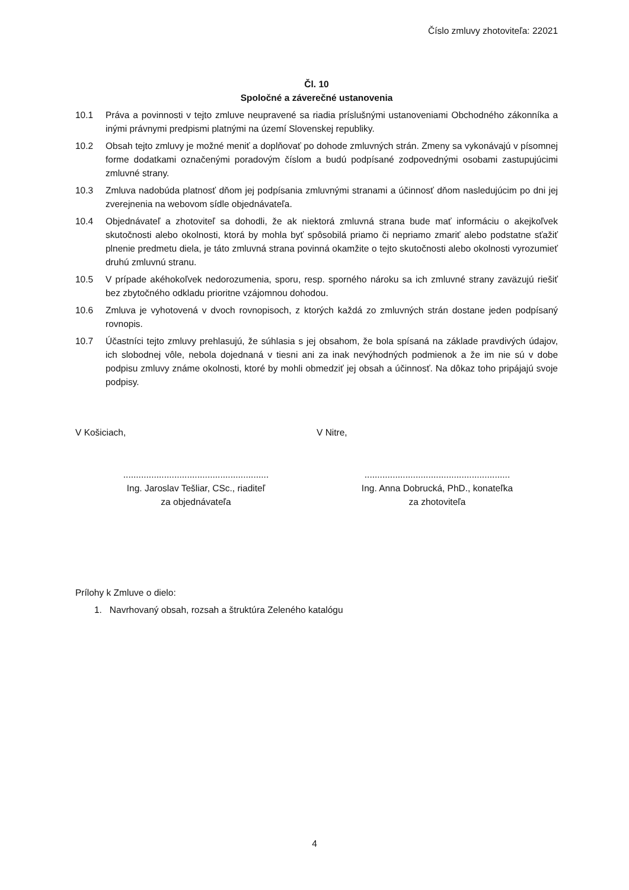Číslo zmluvy zhotoviteľa: 22021
Čl. 10
Spoločné a záverečné ustanovenia
10.1 Práva a povinnosti v tejto zmluve neupravené sa riadia príslušnými ustanoveniami Obchodného zákonníka a inými právnymi predpismi platnými na území Slovenskej republiky.
10.2 Obsah tejto zmluvy je možné meniť a doplňovať po dohode zmluvných strán. Zmeny sa vykonávajú v písomnej forme dodatkami označenými poradovým číslom a budú podpísané zodpovednými osobami zastupujúcimi zmluvné strany.
10.3 Zmluva nadobúda platnosť dňom jej podpísania zmluvnými stranami a účinnosť dňom nasledujúcim po dni jej zverejnenia na webovom sídle objednávateľa.
10.4 Objednávateľ a zhotoviteľ sa dohodli, že ak niektorá zmluvná strana bude mať informáciu o akejkoľvek skutočnosti alebo okolnosti, ktorá by mohla byť spôsobilá priamo či nepriamo zmariť alebo podstatne sťažiť plnenie predmetu diela, je táto zmluvná strana povinná okamžite o tejto skutočnosti alebo okolnosti vyrozumieť druhú zmluvnú stranu.
10.5 V prípade akéhokoľvek nedorozumenia, sporu, resp. sporného nároku sa ich zmluvné strany zaväzujú riešiť bez zbytočného odkladu prioritne vzájomnou dohodou.
10.6 Zmluva je vyhotovená v dvoch rovnopisoch, z ktorých každá zo zmluvných strán dostane jeden podpísaný rovnopis.
10.7 Účastníci tejto zmluvy prehlasujú, že súhlasia s jej obsahom, že bola spísaná na základe pravdivých údajov, ich slobodnej vôle, nebola dojednaná v tiesni ani za inak nevýhodných podmienok a že im nie sú v dobe podpisu zmluvy známe okolnosti, ktoré by mohli obmedziť jej obsah a účinnosť. Na dôkaz toho pripájajú svoje podpisy.
V Košiciach, V Nitre,
.........................................................
Ing. Jaroslav Tešliar, CSc., riaditeľ
za objednávateľa
.........................................................
Ing. Anna Dobrucká, PhD., konateľka
za zhotoviteľa
Prílohy k Zmluve o dielo:
1. Navrhovaný obsah, rozsah a štruktúra Zeleného katalógu
4